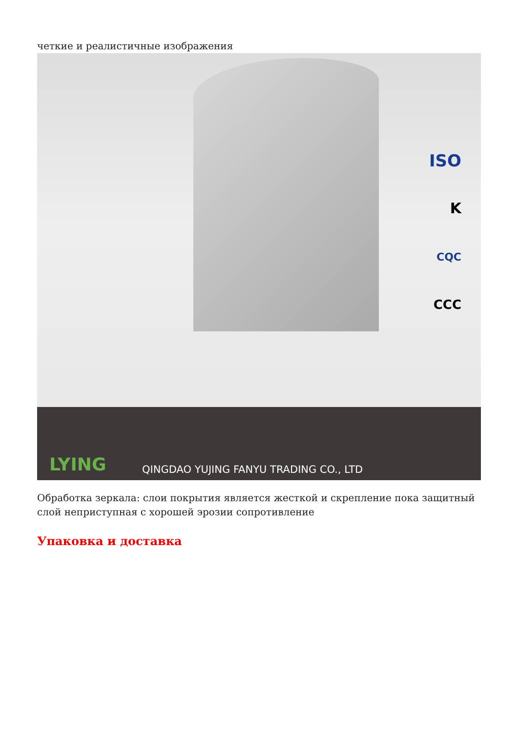четкие и реалистичные изображения
ISO
K
CQC
CCC
LYING
QINGDAO YUJING FANYU TRADING CO., LTD
Обработка зеркала: слои покрытия является жесткой и скрепление пока защитный слой неприступная с хорошей эрозии сопротивление
Упаковка и доставка